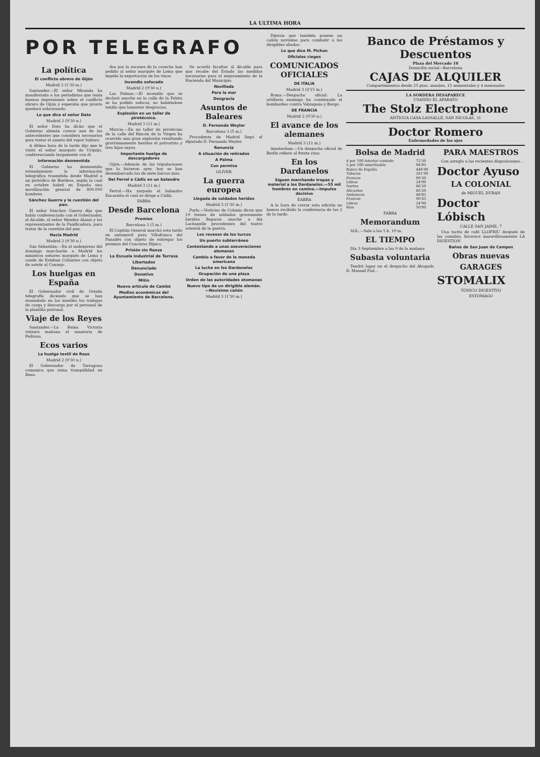LA ULTIMA HORA
POR TELEGRAFO
La política
El conflicto obrero de Gijón
Madrid 3 (1'30 m.)
Santander.—El señor Miranda ha manifestado a los periodistas que tenía buenas impresiones sobre el conflicto obrero de Gijón y esperaba que pronto quedará solucionado.
Lo que dice el señor Dato
Madrid 2 (9'30 n.)
El señor Dato ha dicho que el Gobierno alemán carece aun de los antecedentes que considera necesarios para tratar el asunto del vapor Isidoro.
A última hora de la tarde dijo que le visitó el señor marqués de Urquijo, conferenciando largamente con él.
Información desmentida
El Gobierno ha desmentido rotundamente la información telegráfica trasmitida desde Madrid a un periódico de Burdeos, según la cual en octubre habrá en España una movilización general de 800.000 hombres.
Sánchez Guerra y la cuestión del pan.
El señor Sánchez Guerra dijo que había conferenciado con el Gobernador, el Alcalde, el señor Mendez Alanís y los representantes de la Panificadora, para tratar de la cuestión del pan.
Hacia Madrid
Madrid 2 (9'30 n.)
San Sebastián.—En el sudexpreso del domingo marcharán a Madrid los ministros señores marqués de Lema y conde de Esteban Collantes con objeto de asistir al Consejo.
Los huelgas en España
El Gobernador civil de Oviedo telegrafía diciendo que se han reanudado en los muelles los trabajos de carga y descarga por el personal de la plantilla patronal.
Viaje de los Reyes
Santander.—La Reina Victoria visitará mañana el sanatorio de Pedrosa.
Ecos varios
La huelga textil de Reus
Madrid 2 (9'30 n.)
El Gobernador de Tarragona comunica que reina tranquilidad en Reus.
dos por la escasez de la cosecha han pedido al señor marqués de Lema que impida la exportación de los vinos.
Incendio sofocado
Madrid 2 (9'30 n.)
Las Palmas.—El incendio que se declaró anoche en la calle de la Peleta se ha podido sofocar, no habiéndose tenido que lamentar desgracias.
Explosión en un taller de pirotécnica.
Madrid 3 (11 m.)
Murcia.—En un taller de pirotécnia de la calle del Rincón de la Virgen ha ocurrido una gran explosión resultando gravísimamente heridos el polvorista y tres hijos suyos.
Importante huelga de descargadores
Gijón.—Además de las tripulaciones que lo hicieron ayer, hoy se han desembarcado las de siete barcos más.
Del Ferrol a Cádiz en un balandro
Madrid 3 (11 m.)
Ferrol.—Ha zarpado el balandro Encarnita el cual se dirige a Cádiz.
FABRA
Desde Barcelona
Premios
Barcelona 3 (5 m.)
El Capitán General marchó esta tarde en automóvil para Villafranca del Panadés con objeto de entregar los premios del Concurso Hípico.
Prisión sin fianza
La Escuela Industrial de Tarrasa
Libertados
Denunciado
Donativo
Mitin
Nuevo artículo de Cambó
Medios económicos del Ayuntamiento de Barcelona.
Se acordó facultar al Alcalde para que recabe del Estado las medidas necesarias para el mejoramiento de la Hacienda del Municipio.
Novillada
Para la mar
Desgracia
Asuntos de Baleares
D. Fernando Weyler
Barcelona 3 (5 m.)
Procedente de Madrid llegó el diputado D. Fernando Weyler.
Renuncia
A situación de retirados
A Palma
Con permiso
OLIVER
La guerra europea
Llegada de soldados heridos
Madrid 3 (1'30 m.)
París.—Noticias de Colonia dicen que 19 trenes de soldados gravemente heridos llegaron anoche a Aix Lachapelle procedentes del teatro oriental de la guerra.
Los reveses de los turcos
Un puerto subterráneo
Contestando a unas aseveraciones alemanas
Cambio a favor de la moneda americana
La lucha en los Dardanelos
Ocupación de una plaza
Orden de las autoridades otomanas
Nuevo tipo de un dirigible alemán.—Novísimo cañón
Madrid 3 (1'30 m.)
Dijeron que también poseen un cañón novísimo para combatir a los dirigibles aliados.
Lo que dice M. Pichon
Oficiales ciegos
COMUNICADOS OFICIALES
DE ITALIA
Madrid 3 (4'15 m.)
Roma.—Despacho oficial: La artillería enemiga ha continuado el bombardeo contra Valsugana y Borgo.
DE FRANCIA
Madrid 2 (9'30 n.)
El avance de los alemanes
Madrid 3 (11 m.)
Amsterdam.—Un despacho oficial de Berlín refiere al frente ruso.
En los Dardanelos
Siguen marchando tropas y material a los Dardanelos.—55 mil hombres en camino.—Impulso decisivo
EABRA
A la hora de cerrar esta edición no hemos recibido la conferencia de las 2 de la tarde.
Banco de Préstamos y Descuentos
Plaza del Mercado 18
Domicilio social—Barcelona
CAJAS DE ALQUILER
Compartimientos desde 25 ptas. anuales, 15 semestrales y 4 mensuales
LA SORDERA DESAPARECE
USANDO EL APARATO
The Stolz Electrophone
ANTIGUA CASA LASSALLE, SAN NICOLAS, 31
Doctor Romero
Enfermedades de los ojos
Bolsa de Madrid
| 4 por 100 interior contado | 72'30 |
| 5 por 100 amortizable | 94'85 |
| Banco de España | 446'00 |
| Tabacos | 261'00 |
| Francos | 90'30 |
| Libras | 24'90 |
| Nortes | 66'20 |
| Alicantes | 66'20 |
| Andaluces | 48'85 |
| Francos | 90'45 |
| Libras | 24'90 |
| Ríos | 50'00 |
FABRA
Memorandum
SOL.—Sale a las 5 h. 19 m.
EL TIEMPO
Día 3 Septiembre a las 9 de la mañana
Subasta voluntaria
Tendrá lugar en el despacho del Abogado D. Manuel Fiol...
PARA MAESTROS
Con arreglo a las recientes disposiciones...
Doctor Ayuso
LA COLONIAL
de MIGUEL DURAN
Doctor Lóbisch
CALLE SAN JAIME, 7
Una tacita de café LLOFRIU después de las comidas, favorece maravillosamente LA DIGESTION
Baños de San Juan de Campos
Obras nuevas
GARAGES
STOMALIX
TÓNICO DIGESTIVO
ESTÓMAGO